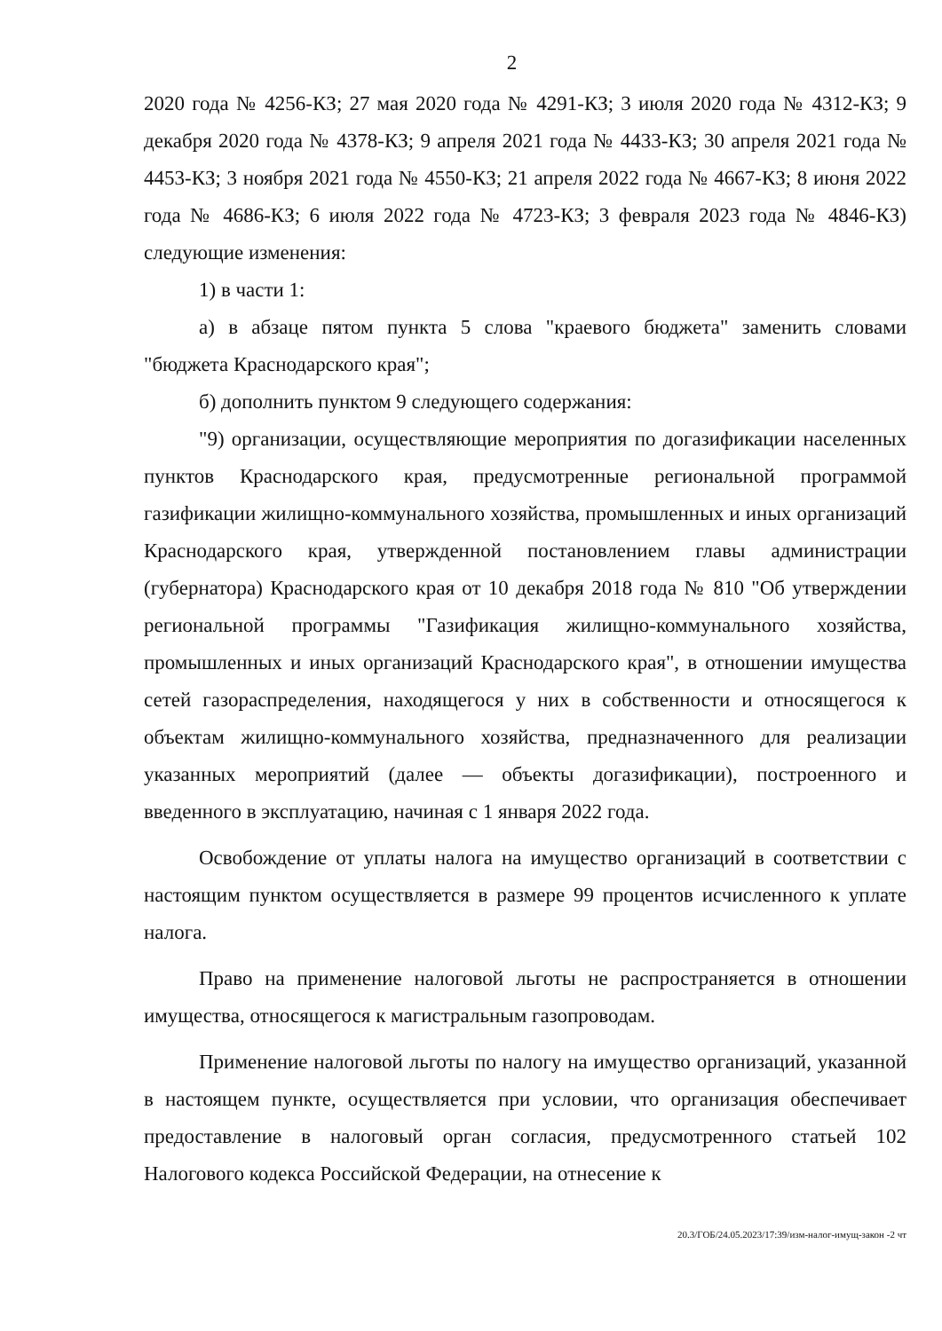2
2020 года № 4256-КЗ; 27 мая 2020 года № 4291-КЗ; 3 июля 2020 года № 4312-КЗ; 9 декабря 2020 года № 4378-КЗ; 9 апреля 2021 года № 4433-КЗ; 30 апреля 2021 года № 4453-КЗ; 3 ноября 2021 года № 4550-КЗ; 21 апреля 2022 года № 4667-КЗ; 8 июня 2022 года № 4686-КЗ; 6 июля 2022 года № 4723-КЗ; 3 февраля 2023 года № 4846-КЗ) следующие изменения:
1) в части 1:
а) в абзаце пятом пункта 5 слова "краевого бюджета" заменить словами "бюджета Краснодарского края";
б) дополнить пунктом 9 следующего содержания:
"9) организации, осуществляющие мероприятия по догазификации населенных пунктов Краснодарского края, предусмотренные региональной программой газификации жилищно-коммунального хозяйства, промышленных и иных организаций Краснодарского края, утвержденной постановлением главы администрации (губернатора) Краснодарского края от 10 декабря 2018 года № 810 "Об утверждении региональной программы "Газификация жилищно-коммунального хозяйства, промышленных и иных организаций Краснодарского края", в отношении имущества сетей газораспределения, находящегося у них в собственности и относящегося к объектам жилищно-коммунального хозяйства, предназначенного для реализации указанных мероприятий (далее — объекты догазификации), построенного и введенного в эксплуатацию, начиная с 1 января 2022 года.
Освобождение от уплаты налога на имущество организаций в соответствии с настоящим пунктом осуществляется в размере 99 процентов исчисленного к уплате налога.
Право на применение налоговой льготы не распространяется в отношении имущества, относящегося к магистральным газопроводам.
Применение налоговой льготы по налогу на имущество организаций, указанной в настоящем пункте, осуществляется при условии, что организация обеспечивает предоставление в налоговый орган согласия, предусмотренного статьей 102 Налогового кодекса Российской Федерации, на отнесение к
20.3/ГОБ/24.05.2023/17:39/изм-налог-имущ-закон -2 чт